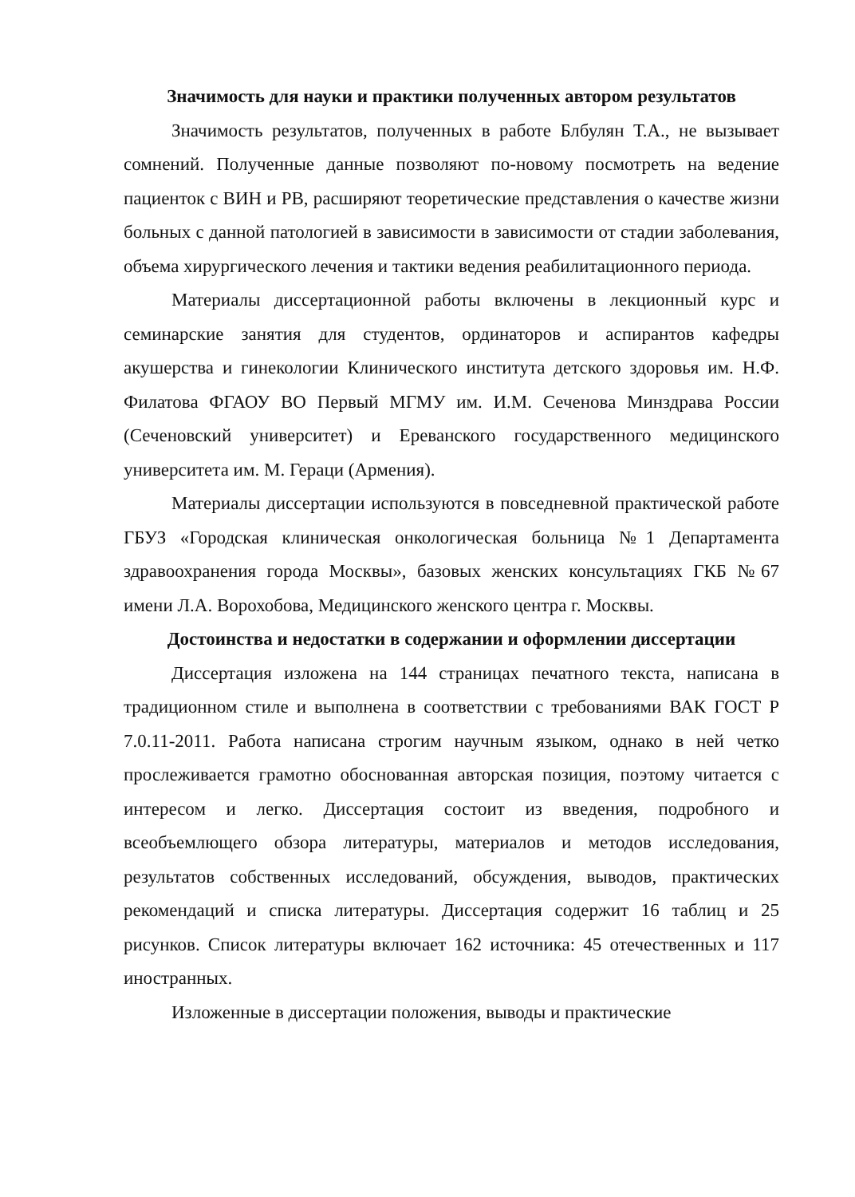Значимость для науки и практики полученных автором результатов
Значимость результатов, полученных в работе Блбулян Т.А., не вызывает сомнений. Полученные данные позволяют по-новому посмотреть на ведение пациенток с ВИН и РВ, расширяют теоретические представления о качестве жизни больных с данной патологией в зависимости в зависимости от стадии заболевания, объема хирургического лечения и тактики ведения реабилитационного периода.
Материалы диссертационной работы включены в лекционный курс и семинарские занятия для студентов, ординаторов и аспирантов кафедры акушерства и гинекологии Клинического института детского здоровья им. Н.Ф. Филатова ФГАОУ ВО Первый МГМУ им. И.М. Сеченова Минздрава России (Сеченовский университет) и Ереванского государственного медицинского университета им. М. Гераци (Армения).
Материалы диссертации используются в повседневной практической работе ГБУЗ «Городская клиническая онкологическая больница №1 Департамента здравоохранения города Москвы», базовых женских консультациях ГКБ №67 имени Л.А. Ворохобова, Медицинского женского центра г. Москвы.
Достоинства и недостатки в содержании и оформлении диссертации
Диссертация изложена на 144 страницах печатного текста, написана в традиционном стиле и выполнена в соответствии с требованиями ВАК ГОСТ Р 7.0.11-2011. Работа написана строгим научным языком, однако в ней четко прослеживается грамотно обоснованная авторская позиция, поэтому читается с интересом и легко. Диссертация состоит из введения, подробного и всеобъемлющего обзора литературы, материалов и методов исследования, результатов собственных исследований, обсуждения, выводов, практических рекомендаций и списка литературы. Диссертация содержит 16 таблиц и 25 рисунков. Список литературы включает 162 источника: 45 отечественных и 117 иностранных.
Изложенные в диссертации положения, выводы и практические